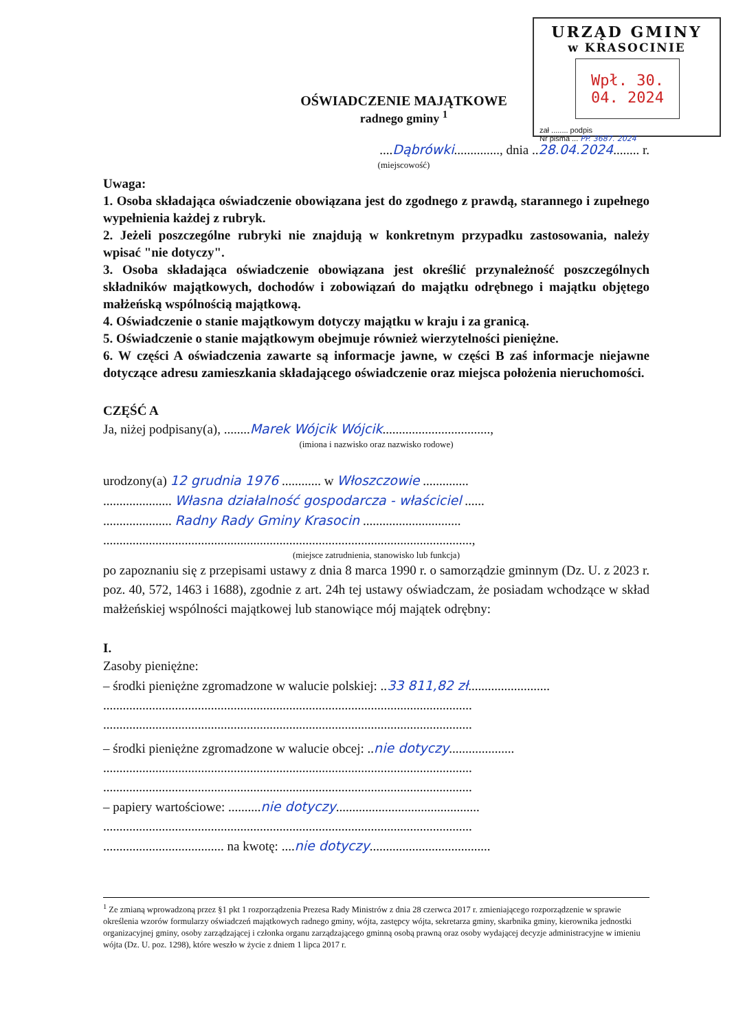URZĄD GMINY
w KRASOCINIE
Wpł. 30. 04. 2024
zał ........ podpis
Nr pisma ... PP. 3687. 2024
OŚWIADCZENIE MAJĄTKOWE
radnego gminy <sup>1</sup>
....Dąbrówki.............., dnia ..28.04.2024........ r.
(miejscowość)
Uwaga:
1. Osoba składająca oświadczenie obowiązana jest do zgodnego z prawdą, starannego i zupełnego wypełnienia każdej z rubryk.
2. Jeżeli poszczególne rubryki nie znajdują w konkretnym przypadku zastosowania, należy wpisać "nie dotyczy".
3. Osoba składająca oświadczenie obowiązana jest określić przynależność poszczególnych składników majątkowych, dochodów i zobowiązań do majątku odrębnego i majątku objętego małżeńską wspólnością majątkową.
4. Oświadczenie o stanie majątkowym dotyczy majątku w kraju i za granicą.
5. Oświadczenie o stanie majątkowym obejmuje również wierzytelności pieniężne.
6. W części A oświadczenia zawarte są informacje jawne, w części B zaś informacje niejawne dotyczące adresu zamieszkania składającego oświadczenie oraz miejsca położenia nieruchomości.
CZĘŚĆ A
Ja, niżej podpisany(a), ........Marek Wójcik Wójcik.................................,
(imiona i nazwisko oraz nazwisko rodowe)
urodzony(a) 12 grudnia 1976 ............ w Włoszczowie ..............
..................... Własna działalność gospodarcza - właściciel ......
..................... Radny Rady Gminy Krasocin ..............................
.................................................................................................................,
(miejsce zatrudnienia, stanowisko lub funkcja)
po zapoznaniu się z przepisami ustawy z dnia 8 marca 1990 r. o samorządzie gminnym (Dz. U. z 2023 r. poz. 40, 572, 1463 i 1688), zgodnie z art. 24h tej ustawy oświadczam, że posiadam wchodzące w skład małżeńskiej wspólności majątkowej lub stanowiące mój majątek odrębny:
I.
Zasoby pieniężne:
– środki pieniężne zgromadzone w walucie polskiej: ..33 811,82 zł.........................
.................................................................................................................
.................................................................................................................
– środki pieniężne zgromadzone w walucie obcej: ..nie dotyczy....................
.................................................................................................................
.................................................................................................................
– papiery wartościowe: ..........nie dotyczy............................................
.................................................................................................................
..................................... na kwotę: ....nie dotyczy.....................................
<sup>1</sup> Ze zmianą wprowadzoną przez §1 pkt 1 rozporządzenia Prezesa Rady Ministrów z dnia 28 czerwca 2017 r. zmieniającego rozporządzenie w sprawie określenia wzorów formularzy oświadczeń majątkowych radnego gminy, wójta, zastępcy wójta, sekretarza gminy, skarbnika gminy, kierownika jednostki organizacyjnej gminy, osoby zarządzającej i członka organu zarządzającego gminną osobą prawną oraz osoby wydającej decyzje administracyjne w imieniu wójta (Dz. U. poz. 1298), które weszło w życie z dniem 1 lipca 2017 r.